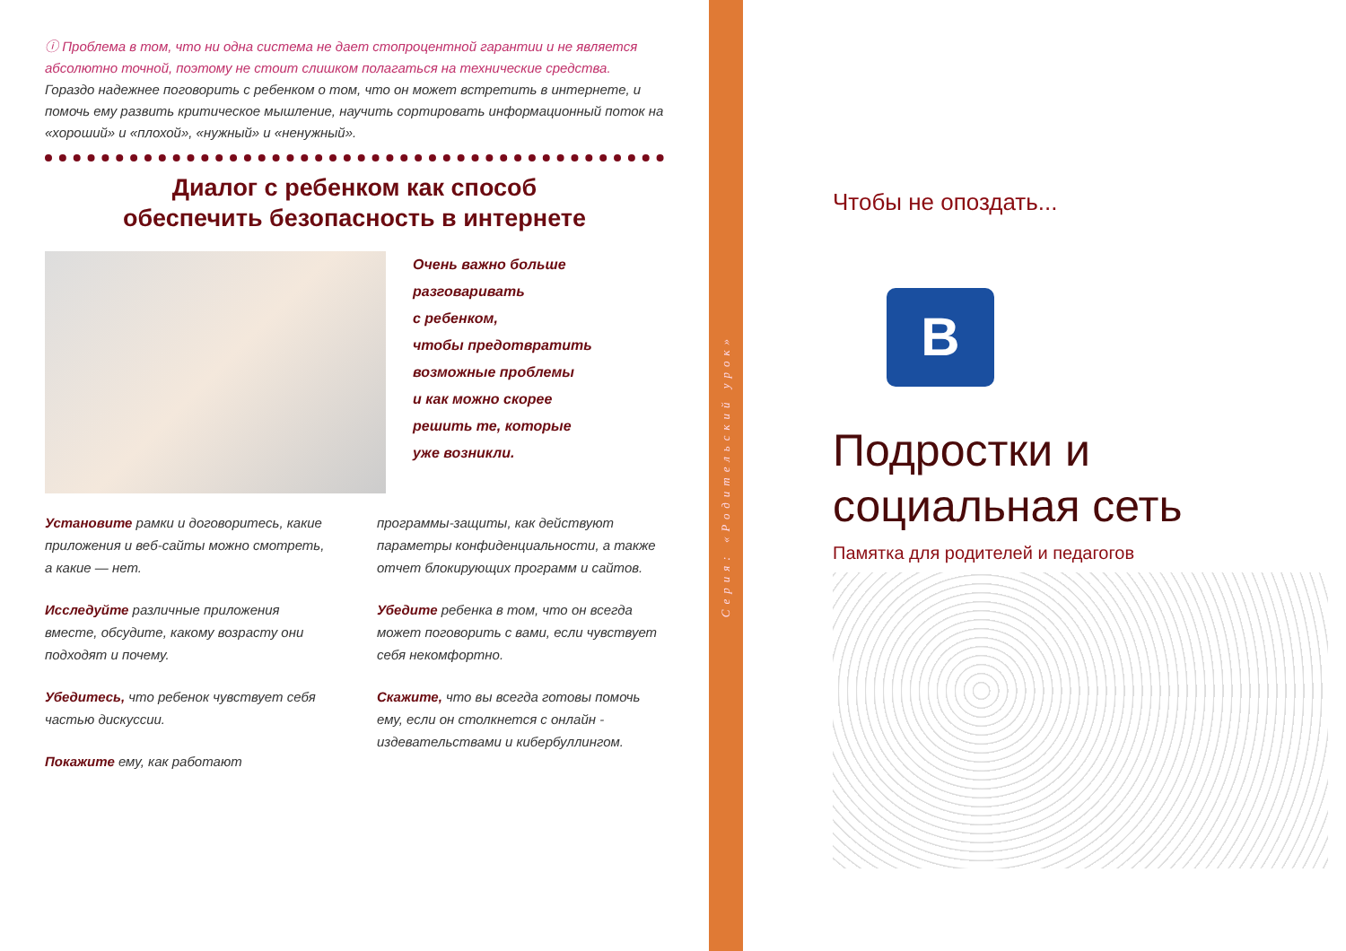ⓘ Проблема в том, что ни одна система не дает стопроцентной гарантии и не является абсолютно точной, поэтому не стоит слишком полагаться на технические средства. Гораздо надежнее поговорить с ребенком о том, что он может встретить в интернете, и помочь ему развить критическое мышление, научить сортировать информационный поток на «хороший» и «плохой», «нужный» и «ненужный».
Диалог с ребенком как способ
обеспечить безопасность в интернете
Очень важно больше
разговаривать
с ребенком,
чтобы предотвратить
возможные проблемы
и как можно скорее
решить те, которые
уже возникли.
Установите рамки и договоритесь, какие приложения и веб-сайты можно смотреть, а какие — нет.
Исследуйте различные приложения вместе, обсудите, какому возрасту они подходят и почему.
Убедитесь, что ребенок чувствует себя частью дискуссии.
Покажите ему, как работают
программы-защиты, как действуют параметры конфиденциальности, а также отчет блокирующих программ и сайтов.
Убедите ребенка в том, что он всегда может поговорить с вами, если чувствует себя некомфортно.
Скажите, что вы всегда готовы помочь ему, если он столкнется с онлайн - издевательствами и кибербуллингом.
Серия: «Родительский урок»
Чтобы не опоздать...
B
Подростки и
социальная сеть
Памятка для родителей и педагогов